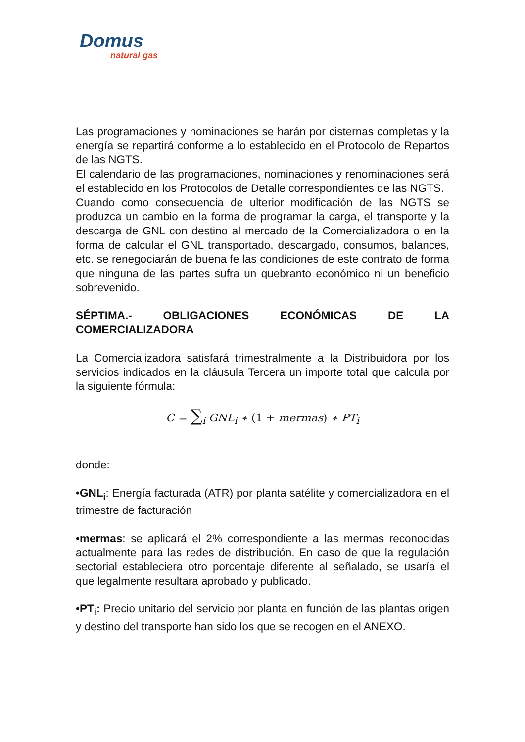Domus
natural gas
Las programaciones y nominaciones se harán por cisternas completas y la energía se repartirá conforme a lo establecido en el Protocolo de Repartos de las NGTS.
El calendario de las programaciones, nominaciones y renominaciones será el establecido en los Protocolos de Detalle correspondientes de las NGTS.
Cuando como consecuencia de ulterior modificación de las NGTS se produzca un cambio en la forma de programar la carga, el transporte y la descarga de GNL con destino al mercado de la Comercializadora o en la forma de calcular el GNL transportado, descargado, consumos, balances, etc. se renegociarán de buena fe las condiciones de este contrato de forma que ninguna de las partes sufra un quebranto económico ni un beneficio sobrevenido.
SÉPTIMA.- OBLIGACIONES ECONÓMICAS DE LA COMERCIALIZADORA
La Comercializadora satisfará trimestralmente a la Distribuidora por los servicios indicados en la cláusula Tercera un importe total que calcula por la siguiente fórmula:
C = ∑<sub>i</sub> GNL<sub>i</sub> ∗ (1 + mermas) ∗ PT<sub>i</sub>
donde:
•GNL<sub>i</sub>: Energía facturada (ATR) por planta satélite y comercializadora en el trimestre de facturación
•mermas: se aplicará el 2% correspondiente a las mermas reconocidas actualmente para las redes de distribución. En caso de que la regulación sectorial estableciera otro porcentaje diferente al señalado, se usaría el que legalmente resultara aprobado y publicado.
•PT<sub>i</sub>: Precio unitario del servicio por planta en función de las plantas origen y destino del transporte han sido los que se recogen en el ANEXO.